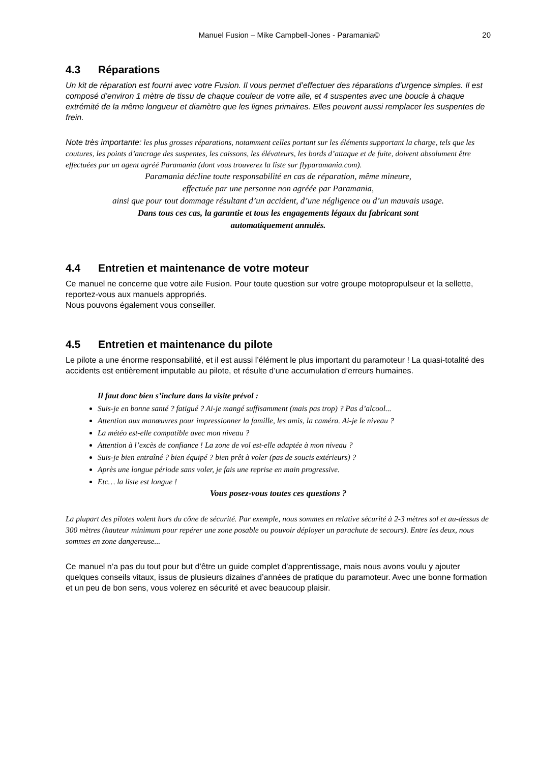Manuel Fusion – Mike Campbell-Jones - Paramania© 20
4.3 Réparations
Un kit de réparation est fourni avec votre Fusion. Il vous permet d’effectuer des réparations d’urgence simples. Il est composé d’environ 1 mètre de tissu de chaque couleur de votre aile, et 4 suspentes avec une boucle à chaque extrémité de la même longueur et diamètre que les lignes primaires. Elles peuvent aussi remplacer les suspentes de frein.
Note très importante: les plus grosses réparations, notamment celles portant sur les éléments supportant la charge, tels que les coutures, les points d’ancrage des suspentes, les caissons, les élévateurs, les bords d’attaque et de fuite, doivent absolument être effectuées par un agent agréé Paramania (dont vous trouverez la liste sur flyparamania.com).
Paramania décline toute responsabilité en cas de réparation, même mineure,
effectuée par une personne non agréée par Paramania,
ainsi que pour tout dommage résultant d’un accident, d’une négligence ou d’un mauvais usage.
Dans tous ces cas, la garantie et tous les engagements légaux du fabricant sont
automatiquement annulés.
4.4 Entretien et maintenance de votre moteur
Ce manuel ne concerne que votre aile Fusion. Pour toute question sur votre groupe motopropulseur et la sellette, reportez-vous aux manuels appropriés.
Nous pouvons également vous conseiller.
4.5 Entretien et maintenance du pilote
Le pilote a une énorme responsabilité, et il est aussi l’élément le plus important du paramoteur ! La quasi-totalité des accidents est entièrement imputable au pilote, et résulte d’une accumulation d’erreurs humaines.
Il faut donc bien s’inclure dans la visite prévol :
Suis-je en bonne santé ? fatigué ? Ai-je mangé suffisamment (mais pas trop) ? Pas d’alcool...
Attention aux manœuvres pour impressionner la famille, les amis, la caméra. Ai-je le niveau ?
La météo est-elle compatible avec mon niveau ?
Attention à l’excès de confiance ! La zone de vol est-elle adaptée à mon niveau ?
Suis-je bien entraîné ? bien équipé ? bien prêt à voler (pas de soucis extérieurs) ?
Après une longue période sans voler, je fais une reprise en main progressive.
Etc… la liste est longue !
Vous posez-vous toutes ces questions ?
La plupart des pilotes volent hors du cône de sécurité. Par exemple, nous sommes en relative sécurité à 2-3 mètres sol et au-dessus de 300 mètres (hauteur minimum pour repérer une zone posable ou pouvoir déployer un parachute de secours). Entre les deux, nous sommes en zone dangereuse...
Ce manuel n’a pas du tout pour but d’être un guide complet d’apprentissage, mais nous avons voulu y ajouter quelques conseils vitaux, issus de plusieurs dizaines d’années de pratique du paramoteur. Avec une bonne formation et un peu de bon sens, vous volerez en sécurité et avec beaucoup plaisir.